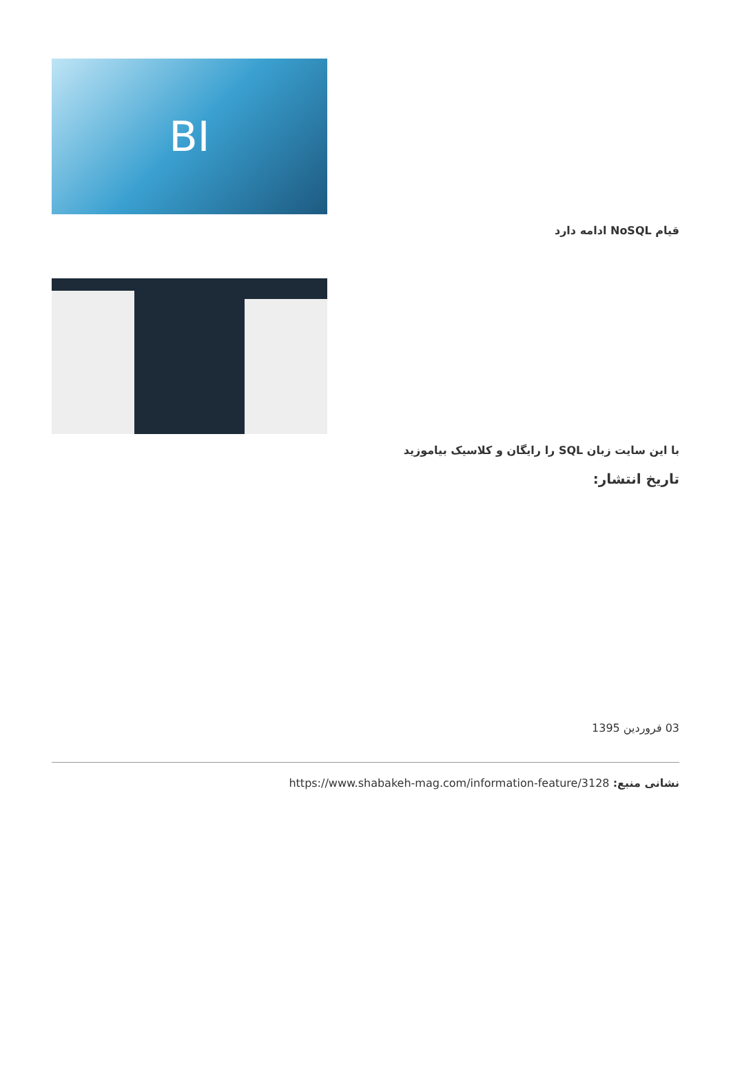BI
قیام NoSQL ادامه دارد
با این سایت زبان SQL را رایگان و کلاسیک بیاموزید
تاریخ انتشار:
03 فروردین 1395
نشانی منبع: https://www.shabakeh-mag.com/information-feature/3128